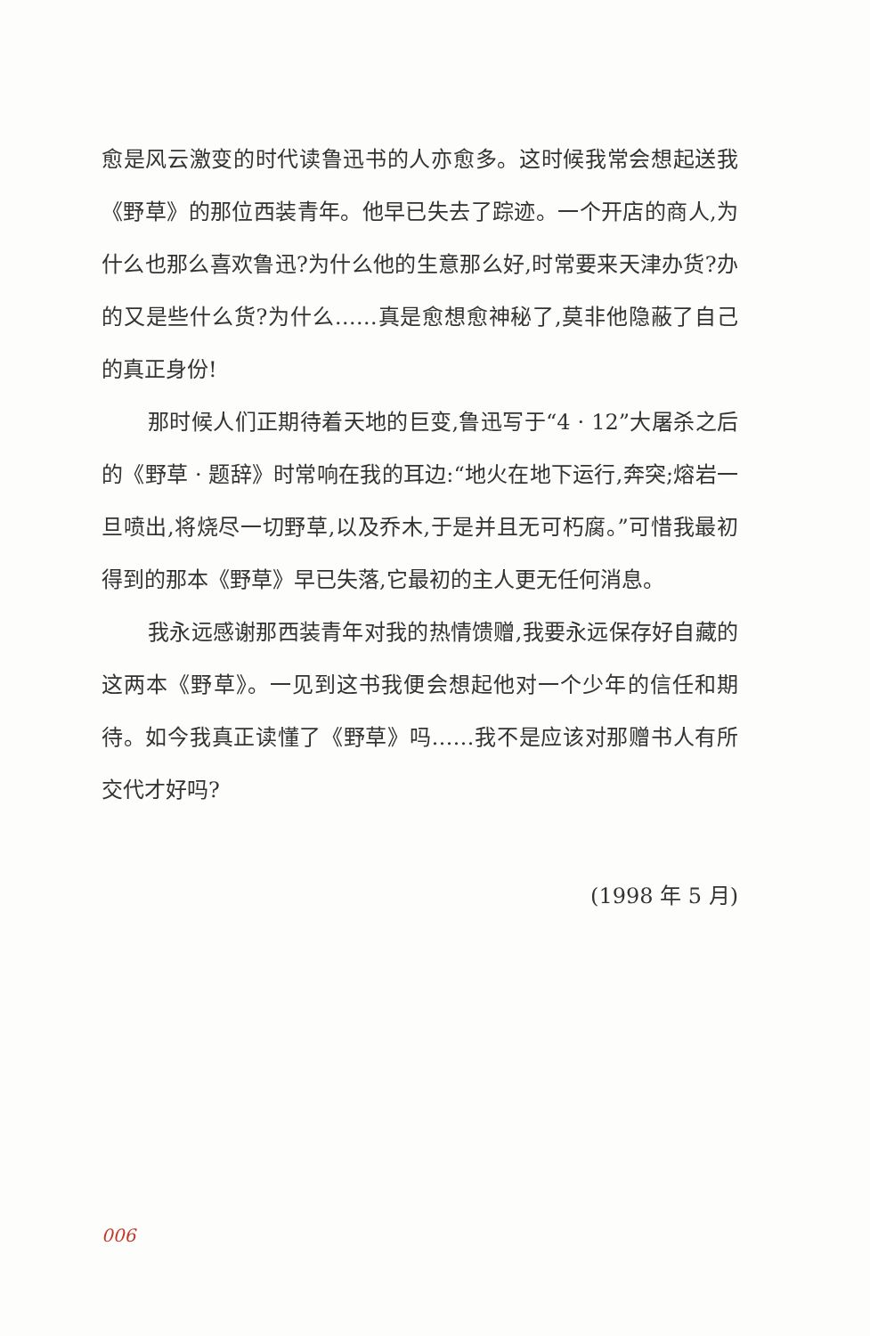愈是风云激变的时代读鲁迅书的人亦愈多。这时候我常会想起送我《野草》的那位西装青年。他早已失去了踪迹。一个开店的商人,为什么也那么喜欢鲁迅?为什么他的生意那么好,时常要来天津办货?办的又是些什么货?为什么……真是愈想愈神秘了,莫非他隐蔽了自己的真正身份!
那时候人们正期待着天地的巨变,鲁迅写于“4 · 12”大屠杀之后的《野草 · 题辞》时常响在我的耳边:“地火在地下运行,奔突;熔岩一旦喷出,将烧尽一切野草,以及乔木,于是并且无可朽腐。”可惜我最初得到的那本《野草》早已失落,它最初的主人更无任何消息。
我永远感谢那西装青年对我的热情馈赠,我要永远保存好自藏的这两本《野草》。一见到这书我便会想起他对一个少年的信任和期待。如今我真正读懂了《野草》吗……我不是应该对那赠书人有所交代才好吗?
(1998 年 5 月)
006